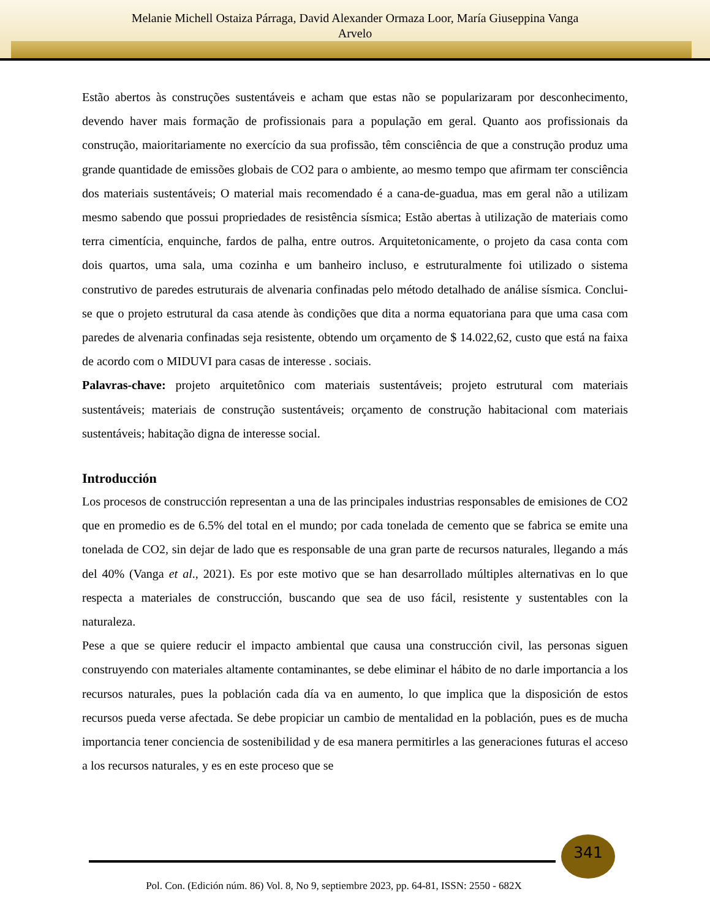Melanie Michell Ostaiza Párraga, David Alexander Ormaza Loor, María Giuseppina Vanga
Arvelo
Estão abertos às construções sustentáveis e acham que estas não se popularizaram por desconhecimento, devendo haver mais formação de profissionais para a população em geral. Quanto aos profissionais da construção, maioritariamente no exercício da sua profissão, têm consciência de que a construção produz uma grande quantidade de emissões globais de CO2 para o ambiente, ao mesmo tempo que afirmam ter consciência dos materiais sustentáveis; O material mais recomendado é a cana-de-guadua, mas em geral não a utilizam mesmo sabendo que possui propriedades de resistência sísmica; Estão abertas à utilização de materiais como terra cimentícia, enquinche, fardos de palha, entre outros. Arquitetonicamente, o projeto da casa conta com dois quartos, uma sala, uma cozinha e um banheiro incluso, e estruturalmente foi utilizado o sistema construtivo de paredes estruturais de alvenaria confinadas pelo método detalhado de análise sísmica. Conclui-se que o projeto estrutural da casa atende às condições que dita a norma equatoriana para que uma casa com paredes de alvenaria confinadas seja resistente, obtendo um orçamento de $ 14.022,62, custo que está na faixa de acordo com o MIDUVI para casas de interesse . sociais.
Palavras-chave: projeto arquitetônico com materiais sustentáveis; projeto estrutural com materiais sustentáveis; materiais de construção sustentáveis; orçamento de construção habitacional com materiais sustentáveis; habitação digna de interesse social.
Introducción
Los procesos de construcción representan a una de las principales industrias responsables de emisiones de CO2 que en promedio es de 6.5% del total en el mundo; por cada tonelada de cemento que se fabrica se emite una tonelada de CO2, sin dejar de lado que es responsable de una gran parte de recursos naturales, llegando a más del 40% (Vanga et al., 2021). Es por este motivo que se han desarrollado múltiples alternativas en lo que respecta a materiales de construcción, buscando que sea de uso fácil, resistente y sustentables con la naturaleza.
Pese a que se quiere reducir el impacto ambiental que causa una construcción civil, las personas siguen construyendo con materiales altamente contaminantes, se debe eliminar el hábito de no darle importancia a los recursos naturales, pues la población cada día va en aumento, lo que implica que la disposición de estos recursos pueda verse afectada. Se debe propiciar un cambio de mentalidad en la población, pues es de mucha importancia tener conciencia de sostenibilidad y de esa manera permitirles a las generaciones futuras el acceso a los recursos naturales, y es en este proceso que se
341
Pol. Con. (Edición núm. 86) Vol. 8, No 9, septiembre 2023, pp. 64-81, ISSN: 2550 - 682X